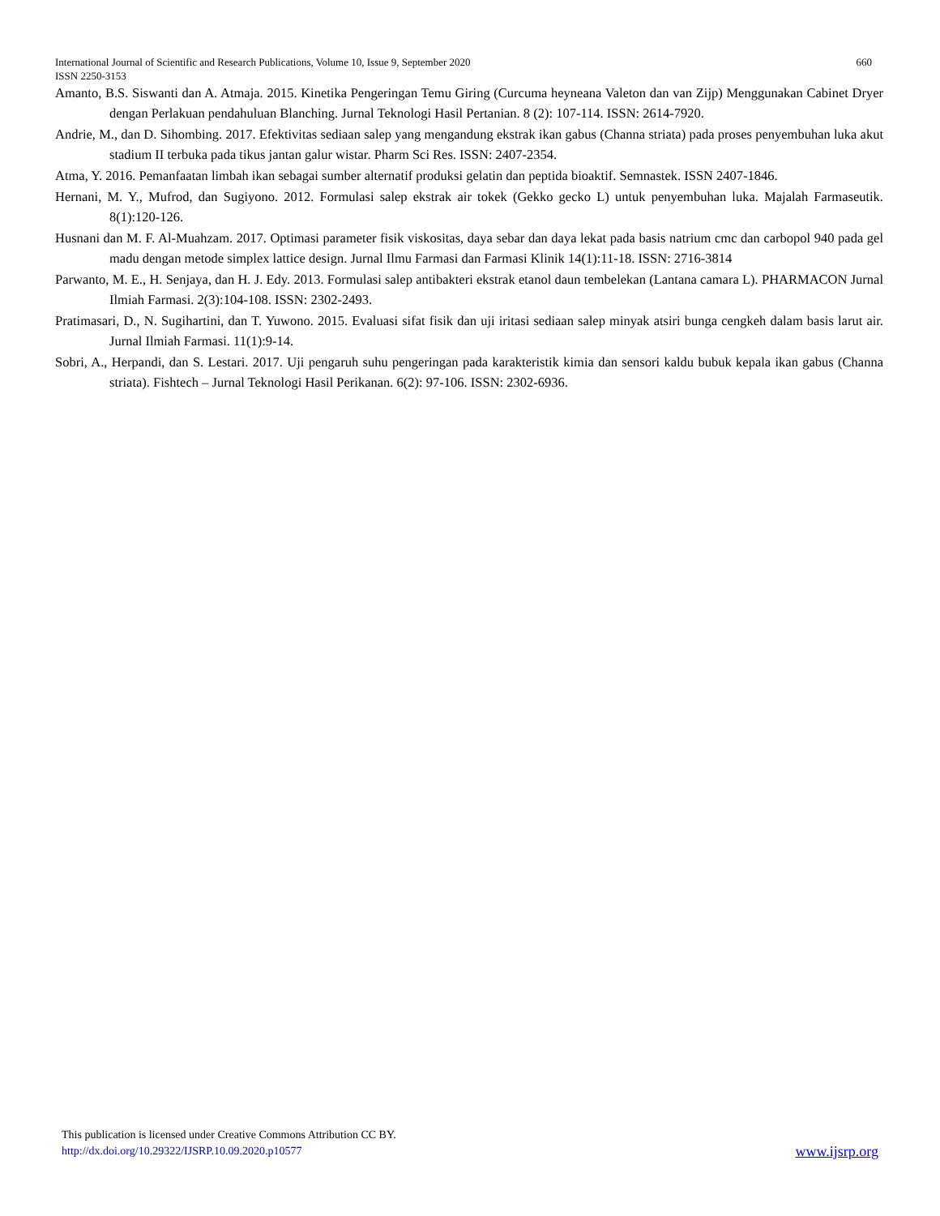660 International Journal of Scientific and Research Publications, Volume 10, Issue 9, September 2020
ISSN 2250-3153
Amanto, B.S. Siswanti dan A. Atmaja. 2015. Kinetika Pengeringan Temu Giring (Curcuma heyneana Valeton dan van Zijp) Menggunakan Cabinet Dryer dengan Perlakuan pendahuluan Blanching. Jurnal Teknologi Hasil Pertanian. 8 (2): 107-114. ISSN: 2614-7920.
Andrie, M., dan D. Sihombing. 2017. Efektivitas sediaan salep yang mengandung ekstrak ikan gabus (Channa striata) pada proses penyembuhan luka akut stadium II terbuka pada tikus jantan galur wistar. Pharm Sci Res. ISSN: 2407-2354.
Atma, Y. 2016. Pemanfaatan limbah ikan sebagai sumber alternatif produksi gelatin dan peptida bioaktif. Semnastek. ISSN 2407-1846.
Hernani, M. Y., Mufrod, dan Sugiyono. 2012. Formulasi salep ekstrak air tokek (Gekko gecko L) untuk penyembuhan luka. Majalah Farmaseutik. 8(1):120-126.
Husnani dan M. F. Al-Muahzam. 2017. Optimasi parameter fisik viskositas, daya sebar dan daya lekat pada basis natrium cmc dan carbopol 940 pada gel madu dengan metode simplex lattice design. Jurnal Ilmu Farmasi dan Farmasi Klinik 14(1):11-18. ISSN: 2716-3814
Parwanto, M. E., H. Senjaya, dan H. J. Edy. 2013. Formulasi salep antibakteri ekstrak etanol daun tembelekan (Lantana camara L). PHARMACON Jurnal Ilmiah Farmasi. 2(3):104-108. ISSN: 2302-2493.
Pratimasari, D., N. Sugihartini, dan T. Yuwono. 2015. Evaluasi sifat fisik dan uji iritasi sediaan salep minyak atsiri bunga cengkeh dalam basis larut air. Jurnal Ilmiah Farmasi. 11(1):9-14.
Sobri, A., Herpandi, dan S. Lestari. 2017. Uji pengaruh suhu pengeringan pada karakteristik kimia dan sensori kaldu bubuk kepala ikan gabus (Channa striata). Fishtech – Jurnal Teknologi Hasil Perikanan. 6(2): 97-106. ISSN: 2302-6936.
This publication is licensed under Creative Commons Attribution CC BY.
www.ijsrp.org http://dx.doi.org/10.29322/IJSRP.10.09.2020.p10577